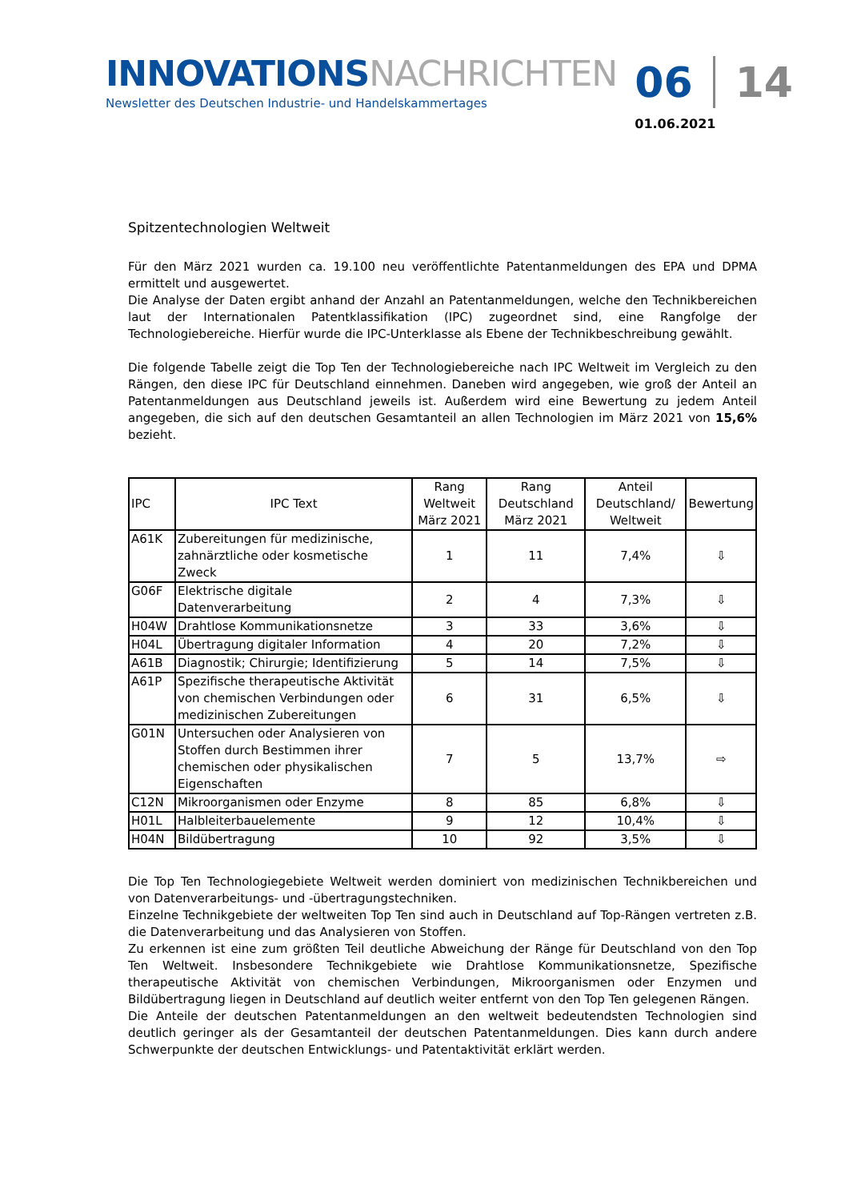INNOVATIONS NACHRICHTEN
Newsletter des Deutschen Industrie- und Handelskammertages
06 14
01.06.2021
Spitzentechnologien Weltweit
Für den März 2021 wurden ca. 19.100 neu veröffentlichte Patentanmeldungen des EPA und DPMA ermittelt und ausgewertet.
Die Analyse der Daten ergibt anhand der Anzahl an Patentanmeldungen, welche den Technikbereichen laut der Internationalen Patentklassifikation (IPC) zugeordnet sind, eine Rangfolge der Technologiebereiche. Hierfür wurde die IPC-Unterklasse als Ebene der Technikbeschreibung gewählt.
Die folgende Tabelle zeigt die Top Ten der Technologiebereiche nach IPC Weltweit im Vergleich zu den Rängen, den diese IPC für Deutschland einnehmen. Daneben wird angegeben, wie groß der Anteil an Patentanmeldungen aus Deutschland jeweils ist. Außerdem wird eine Bewertung zu jedem Anteil angegeben, die sich auf den deutschen Gesamtanteil an allen Technologien im März 2021 von 15,6% bezieht.
| IPC | IPC Text | Rang Weltweit März 2021 | Rang Deutschland März 2021 | Anteil Deutschland/ Weltweit | Bewertung |
| --- | --- | --- | --- | --- | --- |
| A61K | Zubereitungen für medizinische, zahnärztliche oder kosmetische Zweck | 1 | 11 | 7,4% | ⇩ |
| G06F | Elektrische digitale Datenverarbeitung | 2 | 4 | 7,3% | ⇩ |
| H04W | Drahtlose Kommunikationsnetze | 3 | 33 | 3,6% | ⇩ |
| H04L | Übertragung digitaler Information | 4 | 20 | 7,2% | ⇩ |
| A61B | Diagnostik; Chirurgie; Identifizierung | 5 | 14 | 7,5% | ⇩ |
| A61P | Spezifische therapeutische Aktivität von chemischen Verbindungen oder medizinischen Zubereitungen | 6 | 31 | 6,5% | ⇩ |
| G01N | Untersuchen oder Analysieren von Stoffen durch Bestimmen ihrer chemischen oder physikalischen Eigenschaften | 7 | 5 | 13,7% | ⇨ |
| C12N | Mikroorganismen oder Enzyme | 8 | 85 | 6,8% | ⇩ |
| H01L | Halbleiterbauelemente | 9 | 12 | 10,4% | ⇩ |
| H04N | Bildübertragung | 10 | 92 | 3,5% | ⇩ |
Die Top Ten Technologiegebiete Weltweit werden dominiert von medizinischen Technikbereichen und von Datenverarbeitungs- und -übertragungstechniken.
Einzelne Technikgebiete der weltweiten Top Ten sind auch in Deutschland auf Top-Rängen vertreten z.B. die Datenverarbeitung und das Analysieren von Stoffen.
Zu erkennen ist eine zum größten Teil deutliche Abweichung der Ränge für Deutschland von den Top Ten Weltweit. Insbesondere Technikgebiete wie Drahtlose Kommunikationsnetze, Spezifische therapeutische Aktivität von chemischen Verbindungen, Mikroorganismen oder Enzymen und Bildübertragung liegen in Deutschland auf deutlich weiter entfernt von den Top Ten gelegenen Rängen.
Die Anteile der deutschen Patentanmeldungen an den weltweit bedeutendsten Technologien sind deutlich geringer als der Gesamtanteil der deutschen Patentanmeldungen. Dies kann durch andere Schwerpunkte der deutschen Entwicklungs- und Patentaktivität erklärt werden.